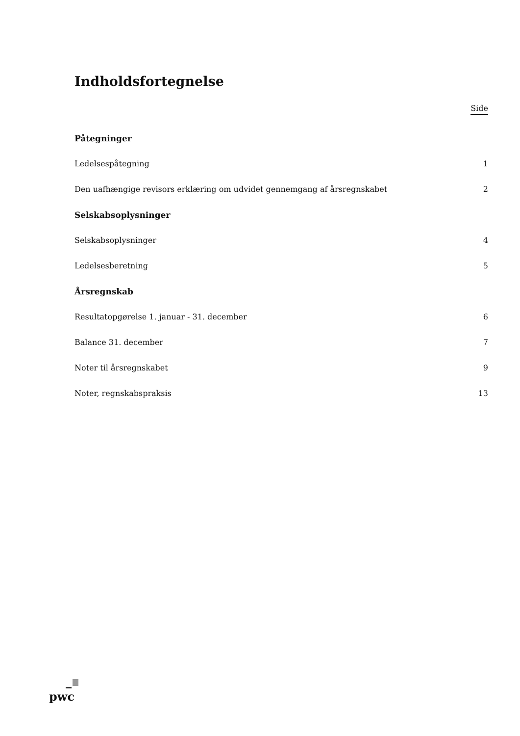Indholdsfortegnelse
Side
Påtegninger
Ledelsespåtegning 1
Den uafhængige revisors erklæring om udvidet gennemgang af årsregnskabet 2
Selskabsoplysninger
Selskabsoplysninger 4
Ledelsesberetning 5
Årsregnskab
Resultatopgørelse 1. januar - 31. december 6
Balance 31. december 7
Noter til årsregnskabet 9
Noter, regnskabspraksis 13
pwc